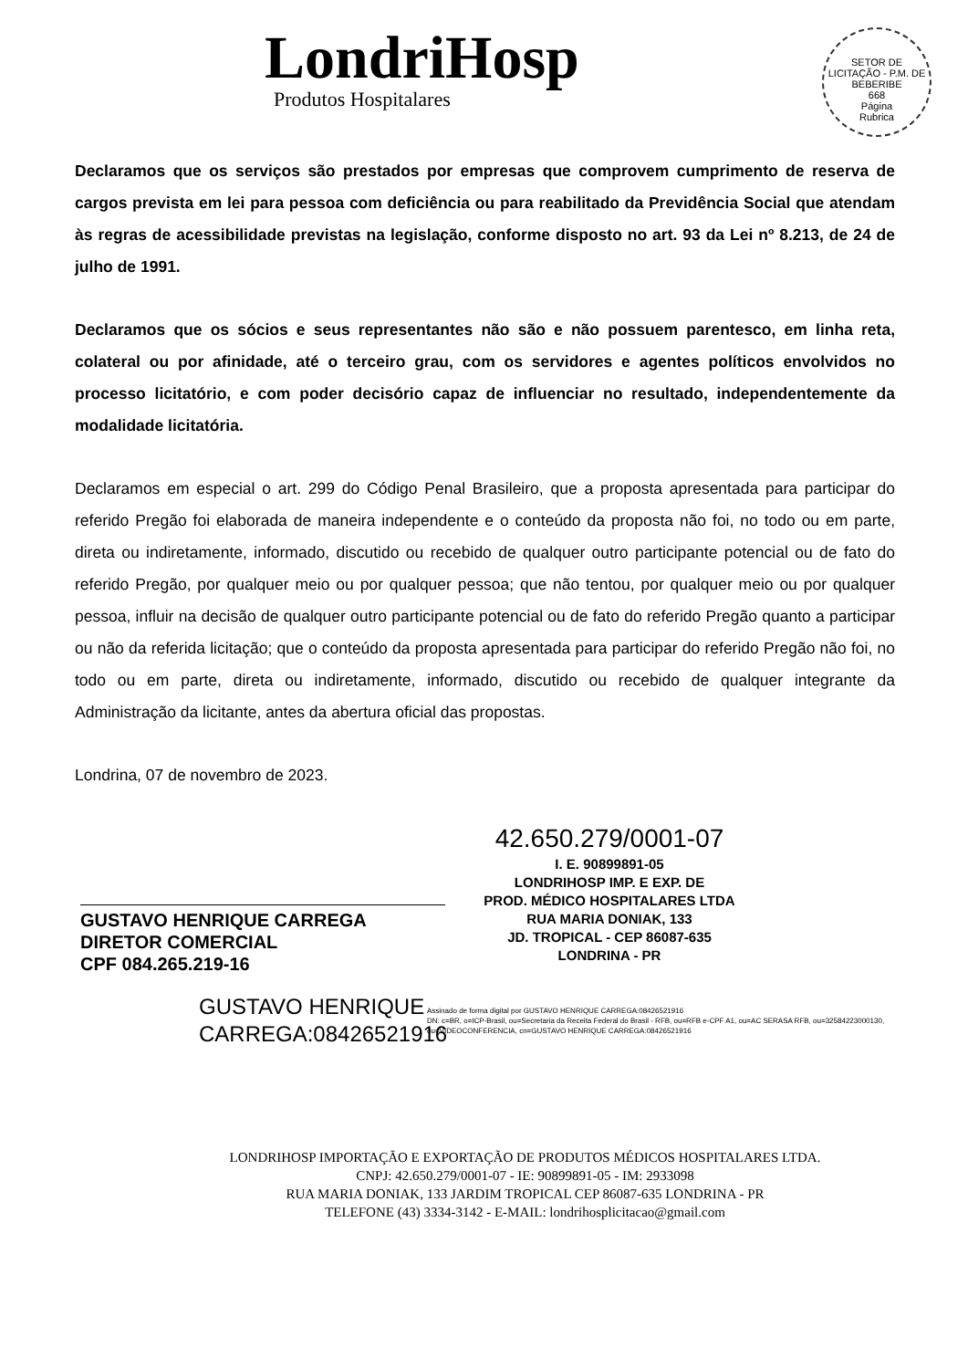LondriHosp
Produtos Hospitalares
SETOR DE LICITAÇÃO - P.M. DE BEBERIBE
668
Página
Rubrica
Declaramos que os serviços são prestados por empresas que comprovem cumprimento de reserva de cargos prevista em lei para pessoa com deficiência ou para reabilitado da Previdência Social que atendam às regras de acessibilidade previstas na legislação, conforme disposto no art. 93 da Lei nº 8.213, de 24 de julho de 1991.
Declaramos que os sócios e seus representantes não são e não possuem parentesco, em linha reta, colateral ou por afinidade, até o terceiro grau, com os servidores e agentes políticos envolvidos no processo licitatório, e com poder decisório capaz de influenciar no resultado, independentemente da modalidade licitatória.
Declaramos em especial o art. 299 do Código Penal Brasileiro, que a proposta apresentada para participar do referido Pregão foi elaborada de maneira independente e o conteúdo da proposta não foi, no todo ou em parte, direta ou indiretamente, informado, discutido ou recebido de qualquer outro participante potencial ou de fato do referido Pregão, por qualquer meio ou por qualquer pessoa; que não tentou, por qualquer meio ou por qualquer pessoa, influir na decisão de qualquer outro participante potencial ou de fato do referido Pregão quanto a participar ou não da referida licitação; que o conteúdo da proposta apresentada para participar do referido Pregão não foi, no todo ou em parte, direta ou indiretamente, informado, discutido ou recebido de qualquer integrante da Administração da licitante, antes da abertura oficial das propostas.
Londrina, 07 de novembro de 2023.
GUSTAVO HENRIQUE CARREGA
DIRETOR COMERCIAL
CPF 084.265.219-16
42.650.279/0001-07
I. E. 90899891-05
LONDRIHOSP IMP. E EXP. DE
PROD. MÉDICO HOSPITALARES LTDA
RUA MARIA DONIAK, 133
JD. TROPICAL - CEP 86087-635
LONDRINA - PR
GUSTAVO HENRIQUE CARREGA:08426521916
Assinado de forma digital por GUSTAVO HENRIQUE CARREGA:08426521916
DN: c=BR, o=ICP-Brasil, ou=Secretaria da Receita Federal do Brasil - RFB, ou=RFB e-CPF A1, ou=AC SERASA RFB, ou=32584223000130, ou=VIDEOCONFERENCIA, cn=GUSTAVO HENRIQUE CARREGA:08426521916
LONDRIHOSP IMPORTAÇÃO E EXPORTAÇÃO DE PRODUTOS MÉDICOS HOSPITALARES LTDA.
CNPJ: 42.650.279/0001-07 - IE: 90899891-05 - IM: 2933098
RUA MARIA DONIAK, 133 JARDIM TROPICAL CEP 86087-635 LONDRINA - PR
TELEFONE (43) 3334-3142 - E-MAIL: londrihosplicitacao@gmail.com